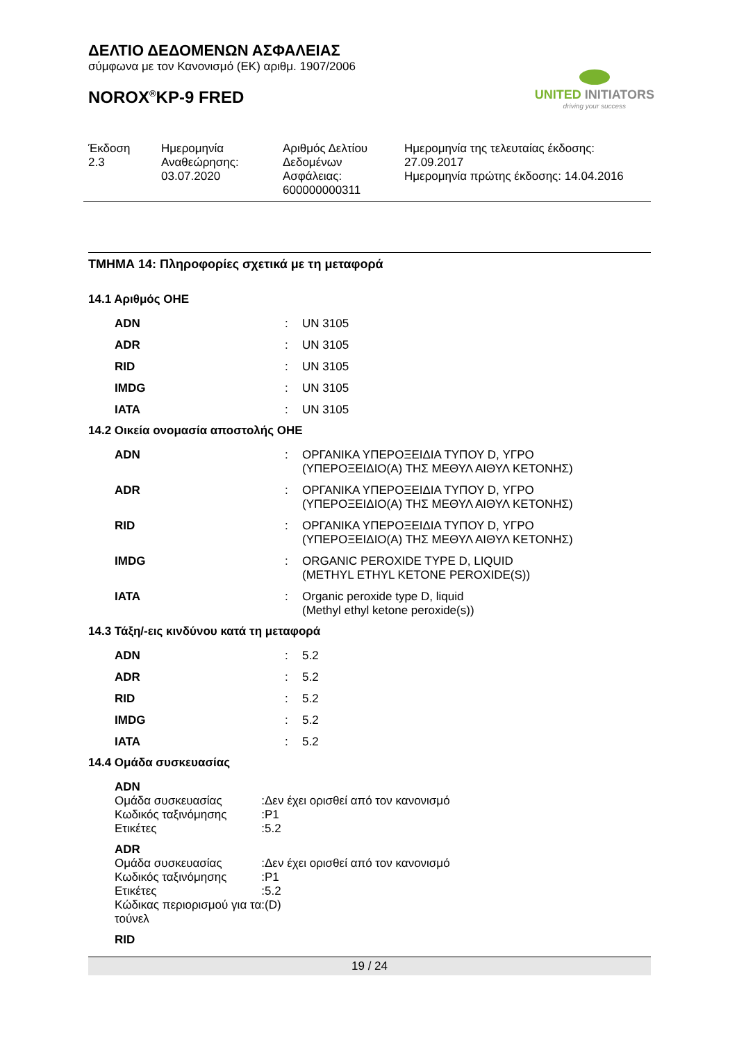ΔΕΛΤΙΟ ΔΕΔΟΜΕΝΩΝ ΑΣΦΑΛΕΙΑΣ
σύμφωνα με τον Κανονισμό (ΕΚ) αριθμ. 1907/2006
NOROX<sup>®</sup>KP-9 FRED
UNITED INITIATORS
driving your success
Έκδοση
2.3
Ημερομηνία
Αναθεώρησης:
03.07.2020
Αριθμός Δελτίου
Δεδομένων
Ασφάλειας:
600000000311
Ημερομηνία της τελευταίας έκδοσης:
27.09.2017
Ημερομηνία πρώτης έκδοσης: 14.04.2016
ΤΜΗΜΑ 14: Πληροφορίες σχετικά με τη μεταφορά
14.1 Αριθμός ΟΗΕ
| ADN | : | UN 3105 |
| ADR | : | UN 3105 |
| RID | : | UN 3105 |
| IMDG | : | UN 3105 |
| IATA | : | UN 3105 |
14.2 Οικεία ονομασία αποστολής ΟΗΕ
| ADN | : | ΟΡΓΑΝΙΚΑ ΥΠΕΡΟΞΕΙΔΙΑ ΤΥΠΟΥ D, ΥΓΡΟ (ΥΠΕΡΟΞΕΙΔΙΟ(Α) ΤΗΣ ΜΕΘΥΛ ΑΙΘΥΛ ΚΕΤΟΝΗΣ) |
| ADR | : | ΟΡΓΑΝΙΚΑ ΥΠΕΡΟΞΕΙΔΙΑ ΤΥΠΟΥ D, ΥΓΡΟ (ΥΠΕΡΟΞΕΙΔΙΟ(Α) ΤΗΣ ΜΕΘΥΛ ΑΙΘΥΛ ΚΕΤΟΝΗΣ) |
| RID | : | ΟΡΓΑΝΙΚΑ ΥΠΕΡΟΞΕΙΔΙΑ ΤΥΠΟΥ D, ΥΓΡΟ (ΥΠΕΡΟΞΕΙΔΙΟ(Α) ΤΗΣ ΜΕΘΥΛ ΑΙΘΥΛ ΚΕΤΟΝΗΣ) |
| IMDG | : | ORGANIC PEROXIDE TYPE D, LIQUID (METHYL ETHYL KETONE PEROXIDE(S)) |
| IATA | : | Organic peroxide type D, liquid (Methyl ethyl ketone peroxide(s)) |
14.3 Τάξη/-εις κινδύνου κατά τη μεταφορά
| ADN | : | 5.2 |
| ADR | : | 5.2 |
| RID | : | 5.2 |
| IMDG | : | 5.2 |
| IATA | : | 5.2 |
14.4 Ομάδα συσκευασίας
| ADN | | |
| Ομάδα συσκευασίας | : | Δεν έχει ορισθεί από τον κανονισμό |
| Κωδικός ταξινόμησης | : | P1 |
| Ετικέτες | : | 5.2 |
| ADR | | |
| Ομάδα συσκευασίας | : | Δεν έχει ορισθεί από τον κανονισμό |
| Κωδικός ταξινόμησης | : | P1 |
| Ετικέτες | : | 5.2 |
| Κώδικας περιορισμού για τα τούνελ | : | (D) |
| RID | | |
19 / 24